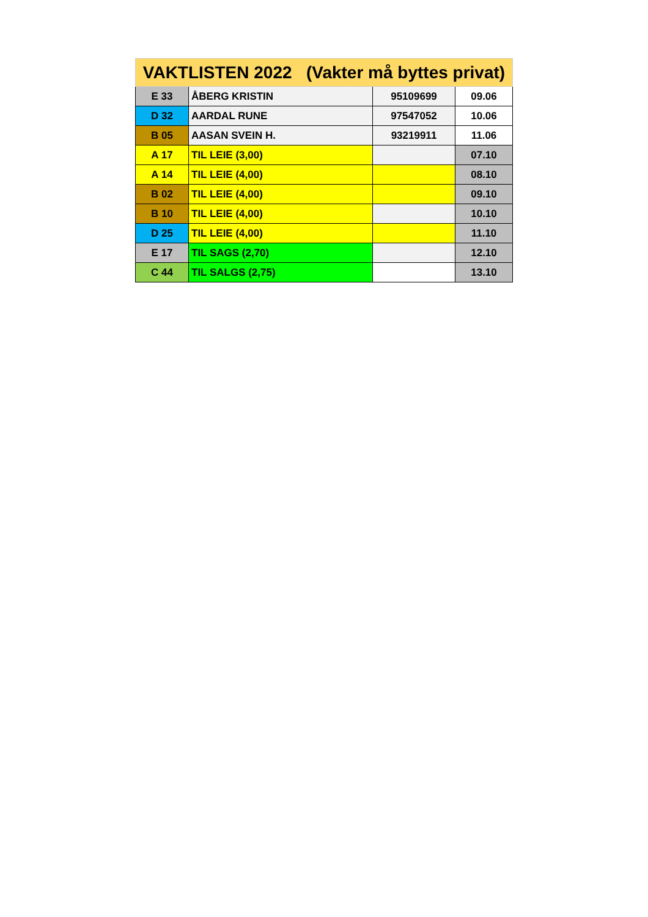| VAKTLISTEN 2022 (Vakter må byttes privat) | | | |
| --- | --- | --- | --- |
| E 33 | ÅBERG KRISTIN | 95109699 | 09.06 |
| D 32 | AARDAL RUNE | 97547052 | 10.06 |
| B 05 | AASAN SVEIN H. | 93219911 | 11.06 |
| A 17 | TIL LEIE (3,00) | | 07.10 |
| A 14 | TIL LEIE (4,00) | | 08.10 |
| B 02 | TIL LEIE (4,00) | | 09.10 |
| B 10 | TIL LEIE (4,00) | | 10.10 |
| D 25 | TIL LEIE (4,00) | | 11.10 |
| E 17 | TIL SAGS (2,70) | | 12.10 |
| C 44 | TIL SALGS (2,75) | | 13.10 |